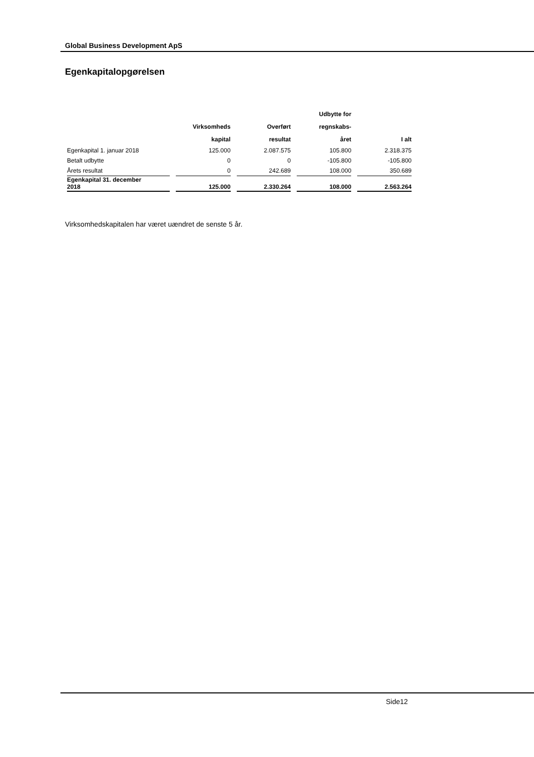Global Business Development ApS
Egenkapitalopgørelsen
| | | | Udbytte for | |
| --- | --- | --- | --- | --- |
| | Virksomheds | Overført | regnskabs- | |
| | kapital | resultat | året | I alt |
| Egenkapital 1. januar 2018 | 125.000 | 2.087.575 | 105.800 | 2.318.375 |
| Betalt udbytte | 0 | 0 | -105.800 | -105.800 |
| Årets resultat | 0 | 242.689 | 108.000 | 350.689 |
| Egenkapital 31. december 2018 | 125.000 | 2.330.264 | 108.000 | 2.563.264 |
Virksomhedskapitalen har været uændret de senste 5 år.
Side12